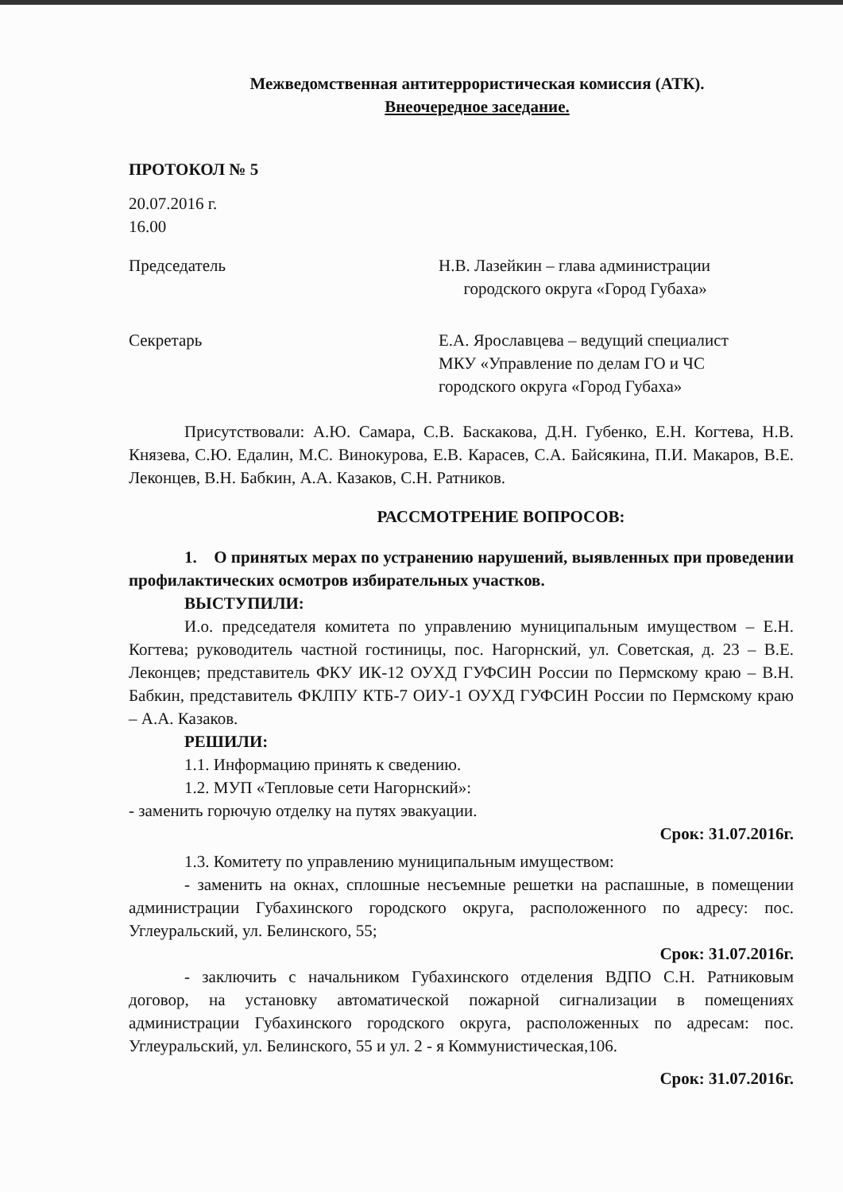Межведомственная антитеррористическая комиссия (АТК).
Внеочередное заседание.
ПРОТОКОЛ № 5
20.07.2016 г.
16.00
Председатель Н.В. Лазейкин – глава администрации
городского округа «Город Губаха»
Секретарь Е.А. Ярославцева – ведущий специалист
МКУ «Управление по делам ГО и ЧС
городского округа «Город Губаха»
Присутствовали: А.Ю. Самара, С.В. Баскакова, Д.Н. Губенко, Е.Н. Когтева, Н.В. Князева, С.Ю. Едалин, М.С. Винокурова, Е.В. Карасев, С.А. Байсякина, П.И. Макаров, В.Е. Леконцев, В.Н. Бабкин, А.А. Казаков, С.Н. Ратников.
РАССМОТРЕНИЕ ВОПРОСОВ:
1. О принятых мерах по устранению нарушений, выявленных при проведении профилактических осмотров избирательных участков.
ВЫСТУПИЛИ:
И.о. председателя комитета по управлению муниципальным имуществом – Е.Н. Когтева; руководитель частной гостиницы, пос. Нагорнский, ул. Советская, д. 23 – В.Е. Леконцев; представитель ФКУ ИК-12 ОУХД ГУФСИН России по Пермскому краю – В.Н. Бабкин, представитель ФКЛПУ КТБ-7 ОИУ-1 ОУХД ГУФСИН России по Пермскому краю – А.А. Казаков.
РЕШИЛИ:
1.1. Информацию принять к сведению.
1.2. МУП «Тепловые сети Нагорнский»:
- заменить горючую отделку на путях эвакуации.
Срок: 31.07.2016г.
1.3. Комитету по управлению муниципальным имуществом:
- заменить на окнах, сплошные несъемные решетки на распашные, в помещении администрации Губахинского городского округа, расположенного по адресу: пос. Углеуральский, ул. Белинского, 55;
Срок: 31.07.2016г.
- заключить с начальником Губахинского отделения ВДПО С.Н. Ратниковым договор, на установку автоматической пожарной сигнализации в помещениях администрации Губахинского городского округа, расположенных по адресам: пос. Углеуральский, ул. Белинского, 55 и ул. 2 - я Коммунистическая,106.
Срок: 31.07.2016г.